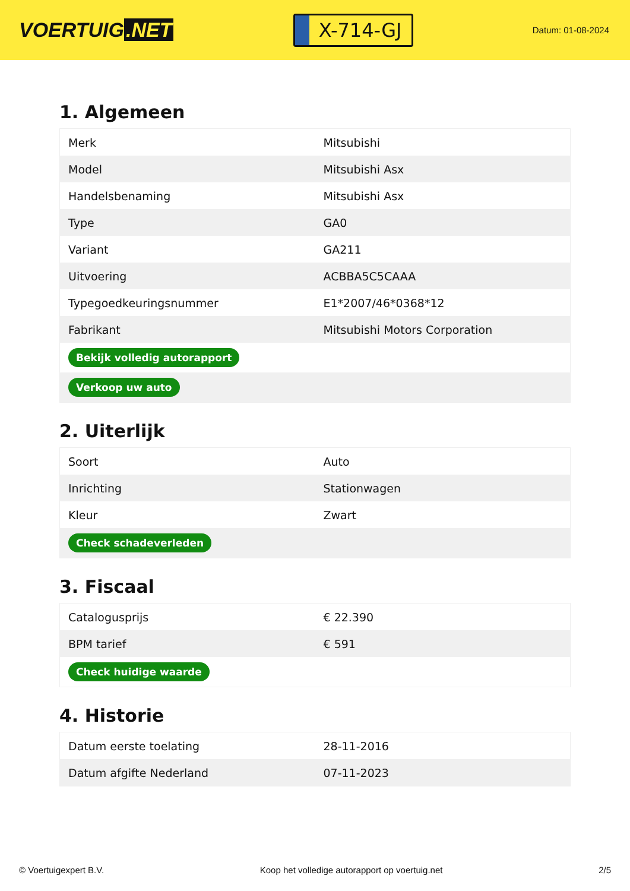VOERTUIG.NET
X-714-GJ
Datum: 01-08-2024
1. Algemeen
| Merk | Mitsubishi |
| Model | Mitsubishi Asx |
| Handelsbenaming | Mitsubishi Asx |
| Type | GA0 |
| Variant | GA211 |
| Uitvoering | ACBBA5C5CAAA |
| Typegoedkeuringsnummer | E1*2007/46*0368*12 |
| Fabrikant | Mitsubishi Motors Corporation |
| Bekijk volledig autorapport | |
| Verkoop uw auto | |
2. Uiterlijk
| Soort | Auto |
| Inrichting | Stationwagen |
| Kleur | Zwart |
| Check schadeverleden | |
3. Fiscaal
| Catalogusprijs | € 22.390 |
| BPM tarief | € 591 |
| Check huidige waarde | |
4. Historie
| Datum eerste toelating | 28-11-2016 |
| Datum afgifte Nederland | 07-11-2023 |
© Voertuigexpert B.V. Koop het volledige autorapport op voertuig.net 2/5